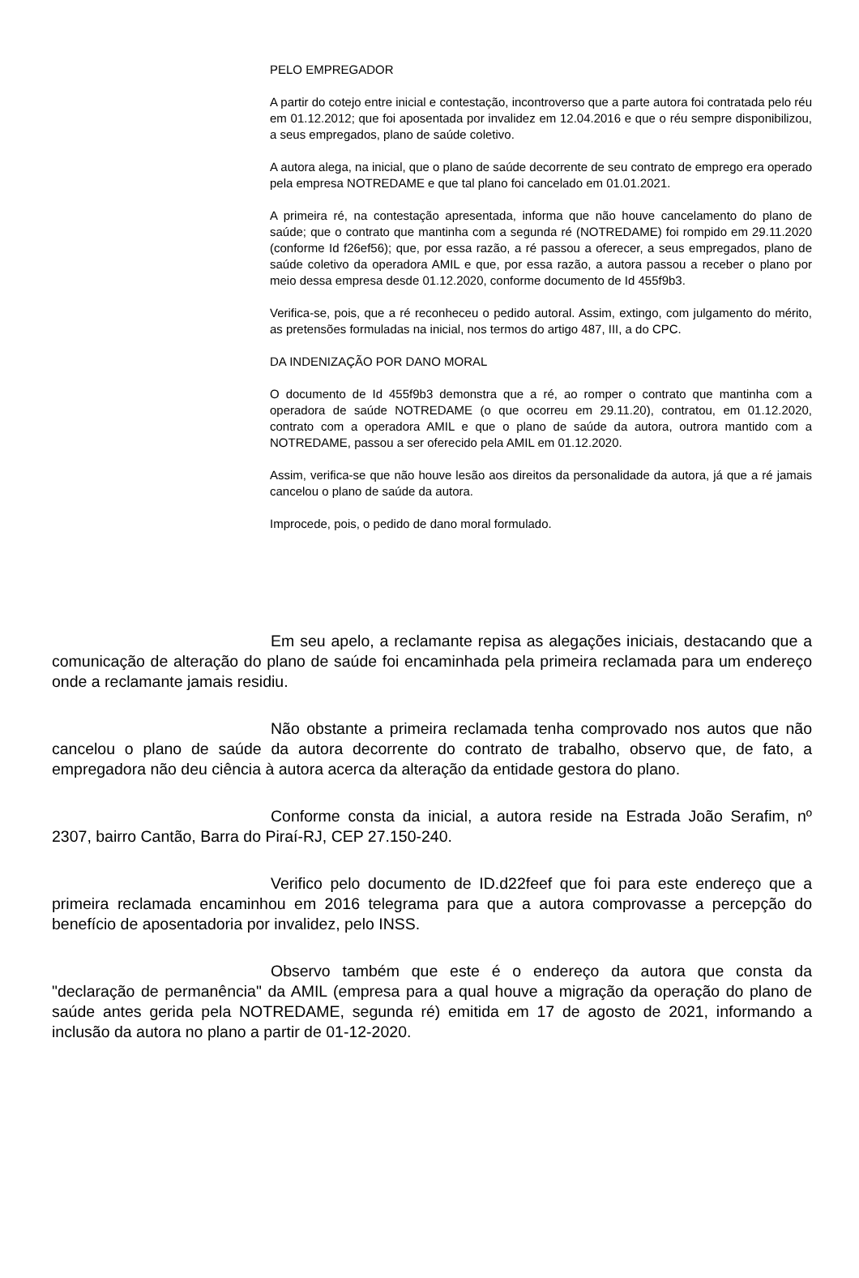PELO EMPREGADOR
A partir do cotejo entre inicial e contestação, incontroverso que a parte autora foi contratada pelo réu em 01.12.2012; que foi aposentada por invalidez em 12.04.2016 e que o réu sempre disponibilizou, a seus empregados, plano de saúde coletivo.
A autora alega, na inicial, que o plano de saúde decorrente de seu contrato de emprego era operado pela empresa NOTREDAME e que tal plano foi cancelado em 01.01.2021.
A primeira ré, na contestação apresentada, informa que não houve cancelamento do plano de saúde; que o contrato que mantinha com a segunda ré (NOTREDAME) foi rompido em 29.11.2020 (conforme Id f26ef56); que, por essa razão, a ré passou a oferecer, a seus empregados, plano de saúde coletivo da operadora AMIL e que, por essa razão, a autora passou a receber o plano por meio dessa empresa desde 01.12.2020, conforme documento de Id 455f9b3.
Verifica-se, pois, que a ré reconheceu o pedido autoral. Assim, extingo, com julgamento do mérito, as pretensões formuladas na inicial, nos termos do artigo 487, III, a do CPC.
DA INDENIZAÇÃO POR DANO MORAL
O documento de Id 455f9b3 demonstra que a ré, ao romper o contrato que mantinha com a operadora de saúde NOTREDAME (o que ocorreu em 29.11.20), contratou, em 01.12.2020, contrato com a operadora AMIL e que o plano de saúde da autora, outrora mantido com a NOTREDAME, passou a ser oferecido pela AMIL em 01.12.2020.
Assim, verifica-se que não houve lesão aos direitos da personalidade da autora, já que a ré jamais cancelou o plano de saúde da autora.
Improcede, pois, o pedido de dano moral formulado.
Em seu apelo, a reclamante repisa as alegações iniciais, destacando que a comunicação de alteração do plano de saúde foi encaminhada pela primeira reclamada para um endereço onde a reclamante jamais residiu.
Não obstante a primeira reclamada tenha comprovado nos autos que não cancelou o plano de saúde da autora decorrente do contrato de trabalho, observo que, de fato, a empregadora não deu ciência à autora acerca da alteração da entidade gestora do plano.
Conforme consta da inicial, a autora reside na Estrada João Serafim, nº 2307, bairro Cantão, Barra do Piraí-RJ, CEP 27.150-240.
Verifico pelo documento de ID.d22feef que foi para este endereço que a primeira reclamada encaminhou em 2016 telegrama para que a autora comprovasse a percepção do benefício de aposentadoria por invalidez, pelo INSS.
Observo também que este é o endereço da autora que consta da "declaração de permanência" da AMIL (empresa para a qual houve a migração da operação do plano de saúde antes gerida pela NOTREDAME, segunda ré) emitida em 17 de agosto de 2021, informando a inclusão da autora no plano a partir de 01-12-2020.